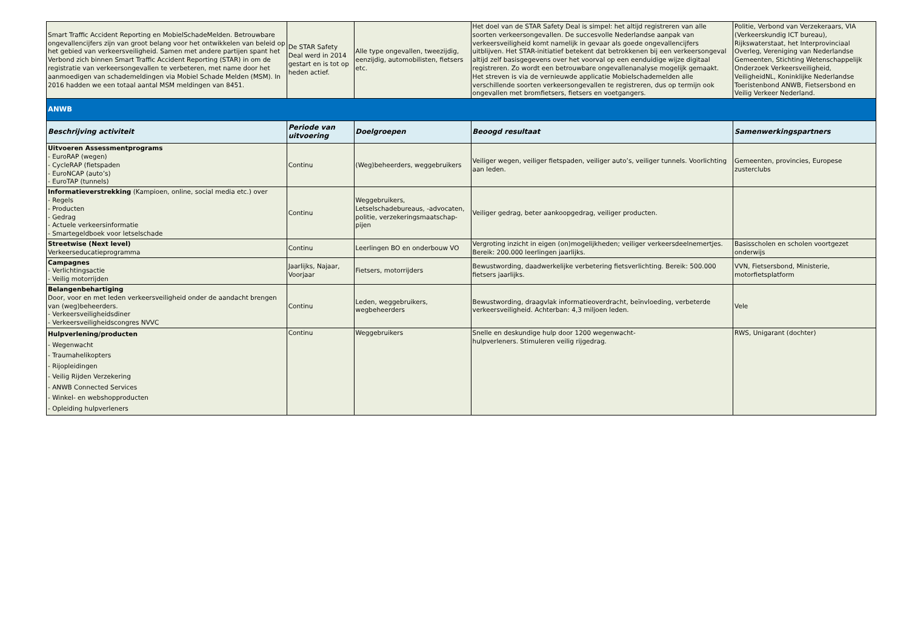| Smart Traffic Accident Reporting en MobielSchadeMelden. Betrouwbare ongevallencijfers zijn van groot belang voor het ontwikkelen van beleid op het gebied van verkeersveiligheid. Samen met andere partijen spant het Verbond zich binnen Smart Traffic Accident Reporting (STAR) in om de registratie van verkeersongevallen te verbeteren, met name door het aanmoedigen van schademeldingen via Mobiel Schade Melden (MSM). In 2016 hadden we een totaal aantal MSM meldingen van 8451. | De STAR Safety Deal werd in 2014 gestart en is tot op heden actief. | Alle type ongevallen, tweezijdig, eenzijdig, automobilisten, fietsers etc. | Het doel van de STAR Safety Deal is simpel: het altijd registreren van alle soorten verkeersongevallen. De succesvolle Nederlandse aanpak van verkeersveiligheid komt namelijk in gevaar als goede ongevallencijfers uitblijven. Het STAR-initiatief betekent dat betrokkenen bij een verkeersongeval altijd zelf basisgegevens over het voorval op een eenduidige wijze digitaal registreren. Zo wordt een betrouwbare ongevallenanalyse mogelijk gemaakt. Het streven is via de vernieuwde applicatie Mobielschademelden alle verschillende soorten verkeersongevallen te registreren, dus op termijn ook ongevallen met bromfietsers, fietsers en voetgangers. | Politie, Verbond van Verzekeraars, VIA (Verkeerskundig ICT bureau), Rijkswaterstaat, het Interprovinciaal Overleg, Vereniging van Nederlandse Gemeenten, Stichting Wetenschappelijk Onderzoek Verkeersveiligheid, VeiligheidNL, Koninklijke Nederlandse Toeristenbond ANWB, Fietsersbond en Veilig Verkeer Nederland. |
| ANWB | | | | |
| Beschrijving activiteit | Periode van uitvoering | Doelgroepen | Beoogd resultaat | Samenwerkingspartners |
| Uitvoeren Assessmentprograms - EuroRAP (wegen) - CycleRAP (fietspaden - EuroNCAP (auto’s) - EuroTAP (tunnels) | Continu | (Weg)beheerders, weggebruikers | Veiliger wegen, veiliger fietspaden, veiliger auto’s, veiliger tunnels. Voorlichting aan leden. | Gemeenten, provincies, Europese zusterclubs |
| Informatieverstrekking (Kampioen, online, social media etc.) over - Regels - Producten - Gedrag - Actuele verkeersinformatie - Smartegeldboek voor letselschade | Continu | Weggebruikers, Letselschadebureaus, -advocaten, politie, verzekeringsmaatschap-pijen | Veiliger gedrag, beter aankoopgedrag, veiliger producten. | |
| Streetwise (Next level) Verkeerseducatieprogramma | Continu | Leerlingen BO en onderbouw VO | Vergroting inzicht in eigen (on)mogelijkheden; veiliger verkeersdeelnemertjes. Bereik: 200.000 leerlingen jaarlijks. | Basisscholen en scholen voortgezet onderwijs |
| Campagnes - Verlichtingsactie - Veilig motorrijden | Jaarlijks, Najaar, Voorjaar | Fietsers, motorrijders | Bewustwording, daadwerkelijke verbetering fietsverlichting. Bereik: 500.000 fietsers jaarlijks. | VVN, Fietsersbond, Ministerie, motorfietsplatform |
| Belangenbehartiging Door, voor en met leden verkeersveiligheid onder de aandacht brengen van (weg)beheerders. - Verkeersveiligheidsdiner - Verkeersveiligheidscongres NVVC | Continu | Leden, weggebruikers, wegbeheerders | Bewustwording, draagvlak informatieoverdracht, beïnvloeding, verbeterde verkeersveiligheid. Achterban: 4,3 miljoen leden. | Vele |
| Hulpverlening/producten - Wegenwacht - Traumahelikopters - Rijopleidingen - Veilig Rijden Verzekering - ANWB Connected Services - Winkel- en webshopproducten - Opleiding hulpverleners | Continu | Weggebruikers | Snelle en deskundige hulp door 1200 wegenwacht- hulpverleners. Stimuleren veilig rijgedrag. | RWS, Unigarant (dochter) |